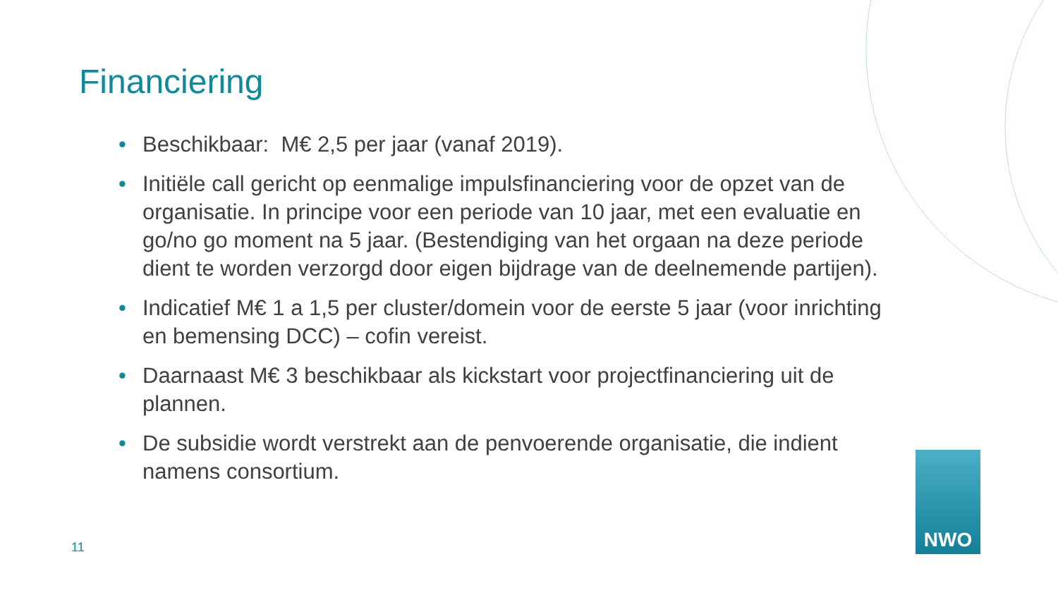Financiering
• Beschikbaar: M€ 2,5 per jaar (vanaf 2019).
• Initiële call gericht op eenmalige impulsfinanciering voor de opzet van de organisatie. In principe voor een periode van 10 jaar, met een evaluatie en go/no go moment na 5 jaar. (Bestendiging van het orgaan na deze periode dient te worden verzorgd door eigen bijdrage van de deelnemende partijen).
• Indicatief M€ 1 a 1,5 per cluster/domein voor de eerste 5 jaar (voor inrichting en bemensing DCC) – cofin vereist.
• Daarnaast M€ 3 beschikbaar als kickstart voor projectfinanciering uit de plannen.
• De subsidie wordt verstrekt aan de penvoerende organisatie, die indient namens consortium.
11
NWO